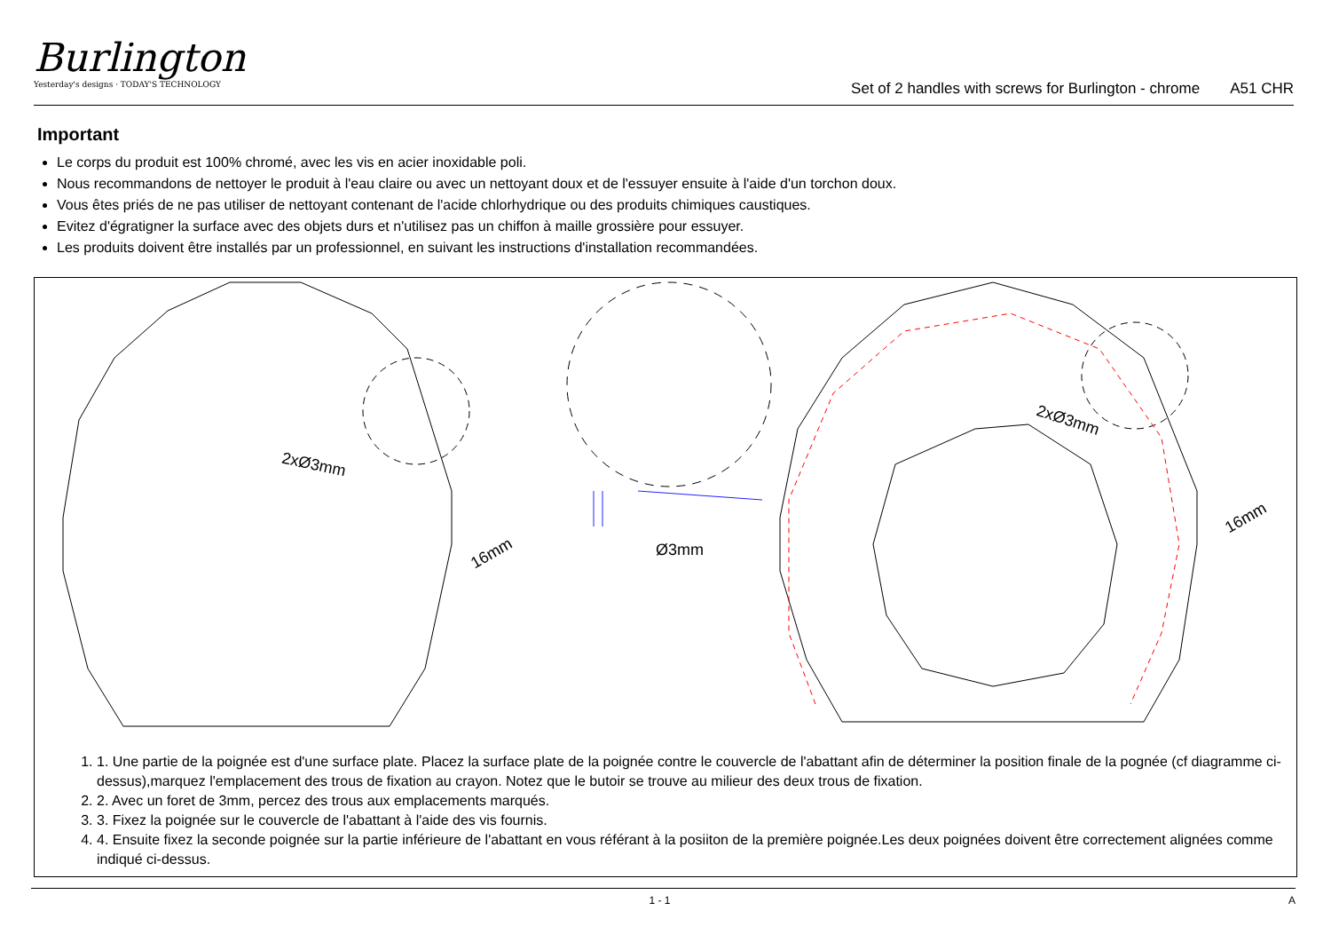Burlington
Yesterday's designs · TODAY'S TECHNOLOGY
Set of 2 handles with screws for Burlington - chrome A51 CHR
Important
Le corps du produit est 100% chromé, avec les vis en acier inoxidable poli.
Nous recommandons de nettoyer le produit à l'eau claire ou avec un nettoyant doux et de l'essuyer ensuite à l'aide d'un torchon doux.
Vous êtes priés de ne pas utiliser de nettoyant contenant de l'acide chlorhydrique ou des produits chimiques caustiques.
Evitez d'égratigner la surface avec des objets durs et n'utilisez pas un chiffon à maille grossière pour essuyer.
Les produits doivent être installés par un professionnel, en suivant les instructions d'installation recommandées.
2xØ3mm
16mm Ø3mm
2xØ3mm
16mm
1. 1. Une partie de la poignée est d'une surface plate. Placez la surface plate de la poignée contre le couvercle de l'abattant afin de déterminer la position finale de la pognée (cf diagramme ci-dessus),marquez l'emplacement des trous de fixation au crayon. Notez que le butoir se trouve au milieur des deux trous de fixation.
2. 2. Avec un foret de 3mm, percez des trous aux emplacements marqués.
3. 3. Fixez la poignée sur le couvercle de l'abattant à l'aide des vis fournis.
4. 4. Ensuite fixez la seconde poignée sur la partie inférieure de l'abattant en vous référant à la posiiton de la première poignée.Les deux poignées doivent être correctement alignées comme indiqué ci-dessus.
1 - 1 A